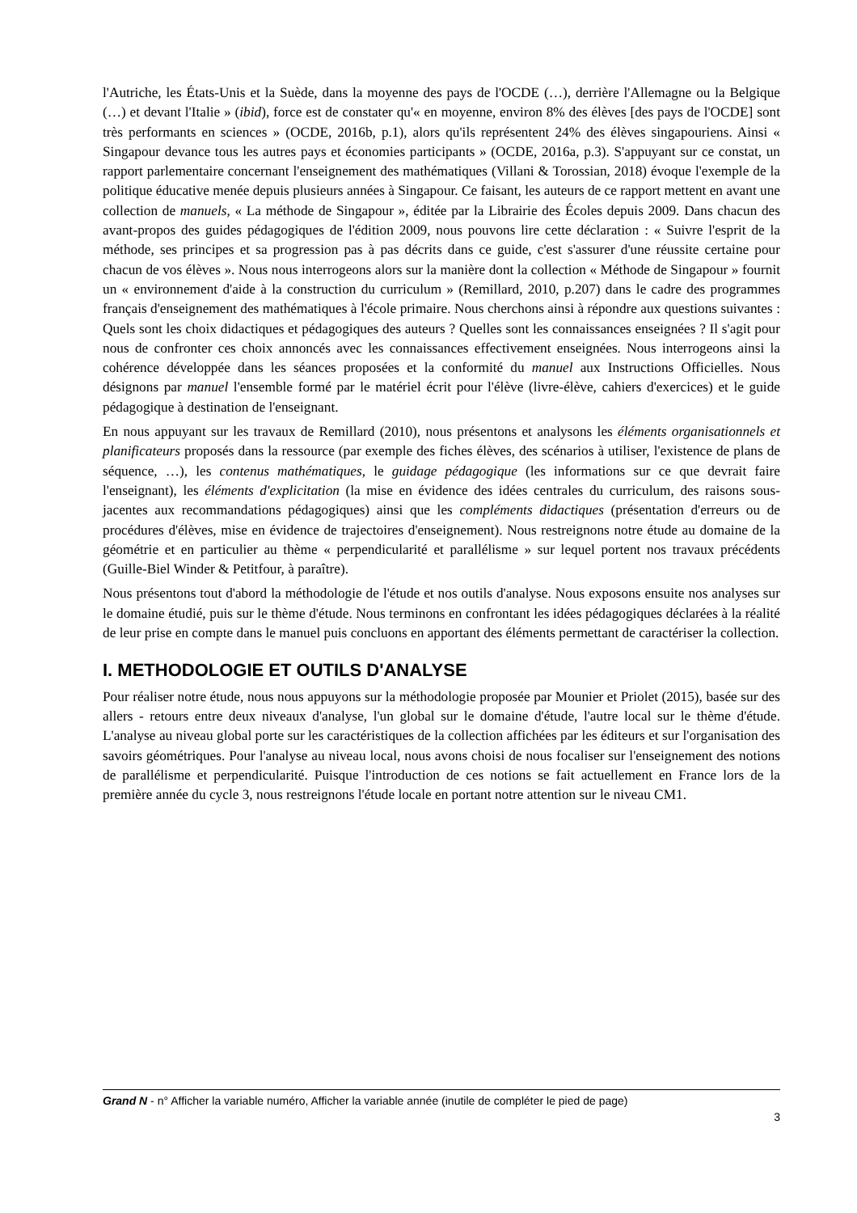l'Autriche, les États-Unis et la Suède, dans la moyenne des pays de l'OCDE (…), derrière l'Allemagne ou la Belgique (…) et devant l'Italie » (ibid), force est de constater qu'« en moyenne, environ 8% des élèves [des pays de l'OCDE] sont très performants en sciences » (OCDE, 2016b, p.1), alors qu'ils représentent 24% des élèves singapouriens. Ainsi « Singapour devance tous les autres pays et économies participants » (OCDE, 2016a, p.3). S'appuyant sur ce constat, un rapport parlementaire concernant l'enseignement des mathématiques (Villani & Torossian, 2018) évoque l'exemple de la politique éducative menée depuis plusieurs années à Singapour. Ce faisant, les auteurs de ce rapport mettent en avant une collection de manuels, « La méthode de Singapour », éditée par la Librairie des Écoles depuis 2009. Dans chacun des avant-propos des guides pédagogiques de l'édition 2009, nous pouvons lire cette déclaration : « Suivre l'esprit de la méthode, ses principes et sa progression pas à pas décrits dans ce guide, c'est s'assurer d'une réussite certaine pour chacun de vos élèves ». Nous nous interrogeons alors sur la manière dont la collection « Méthode de Singapour » fournit un « environnement d'aide à la construction du curriculum » (Remillard, 2010, p.207) dans le cadre des programmes français d'enseignement des mathématiques à l'école primaire. Nous cherchons ainsi à répondre aux questions suivantes : Quels sont les choix didactiques et pédagogiques des auteurs ? Quelles sont les connaissances enseignées ? Il s'agit pour nous de confronter ces choix annoncés avec les connaissances effectivement enseignées. Nous interrogeons ainsi la cohérence développée dans les séances proposées et la conformité du manuel aux Instructions Officielles. Nous désignons par manuel l'ensemble formé par le matériel écrit pour l'élève (livre-élève, cahiers d'exercices) et le guide pédagogique à destination de l'enseignant.
En nous appuyant sur les travaux de Remillard (2010), nous présentons et analysons les éléments organisationnels et planificateurs proposés dans la ressource (par exemple des fiches élèves, des scénarios à utiliser, l'existence de plans de séquence, …), les contenus mathématiques, le guidage pédagogique (les informations sur ce que devrait faire l'enseignant), les éléments d'explicitation (la mise en évidence des idées centrales du curriculum, des raisons sous-jacentes aux recommandations pédagogiques) ainsi que les compléments didactiques (présentation d'erreurs ou de procédures d'élèves, mise en évidence de trajectoires d'enseignement). Nous restreignons notre étude au domaine de la géométrie et en particulier au thème « perpendicularité et parallélisme » sur lequel portent nos travaux précédents (Guille-Biel Winder & Petitfour, à paraître).
Nous présentons tout d'abord la méthodologie de l'étude et nos outils d'analyse. Nous exposons ensuite nos analyses sur le domaine étudié, puis sur le thème d'étude. Nous terminons en confrontant les idées pédagogiques déclarées à la réalité de leur prise en compte dans le manuel puis concluons en apportant des éléments permettant de caractériser la collection.
I. METHODOLOGIE ET OUTILS D'ANALYSE
Pour réaliser notre étude, nous nous appuyons sur la méthodologie proposée par Mounier et Priolet (2015), basée sur des allers - retours entre deux niveaux d'analyse, l'un global sur le domaine d'étude, l'autre local sur le thème d'étude. L'analyse au niveau global porte sur les caractéristiques de la collection affichées par les éditeurs et sur l'organisation des savoirs géométriques. Pour l'analyse au niveau local, nous avons choisi de nous focaliser sur l'enseignement des notions de parallélisme et perpendicularité. Puisque l'introduction de ces notions se fait actuellement en France lors de la première année du cycle 3, nous restreignons l'étude locale en portant notre attention sur le niveau CM1.
Grand N - n° Afficher la variable numéro, Afficher la variable année (inutile de compléter le pied de page)
3